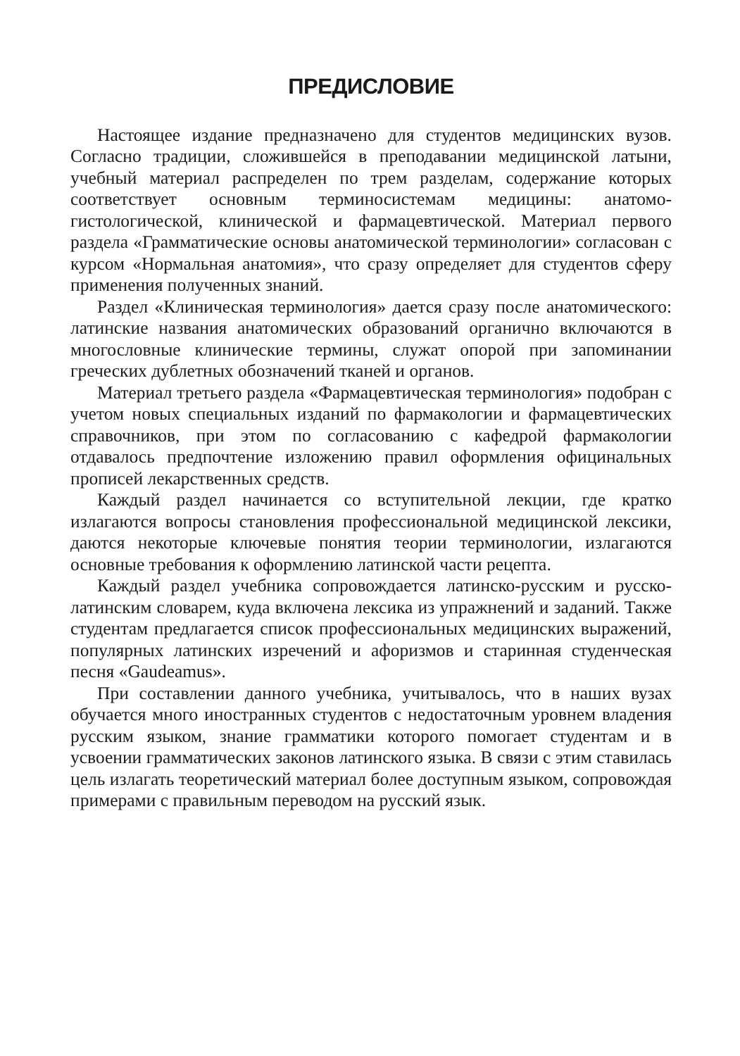ПРЕДИСЛОВИЕ
Настоящее издание предназначено для студентов медицинских вузов. Согласно традиции, сложившейся в преподавании медицинской латыни, учебный материал распределен по трем разделам, содержание которых соответствует основным терминосистемам медицины: анатомо-гистологической, клинической и фармацевтической. Материал первого раздела «Грамматические основы анатомической терминологии» согласован с курсом «Нормальная анатомия», что сразу определяет для студентов сферу применения полученных знаний.
Раздел «Клиническая терминология» дается сразу после анатомического: латинские названия анатомических образований органично включаются в многословные клинические термины, служат опорой при запоминании греческих дублетных обозначений тканей и органов.
Материал третьего раздела «Фармацевтическая терминология» подобран с учетом новых специальных изданий по фармакологии и фармацевтических справочников, при этом по согласованию с кафедрой фармакологии отдавалось предпочтение изложению правил оформления официнальных прописей лекарственных средств.
Каждый раздел начинается со вступительной лекции, где кратко излагаются вопросы становления профессиональной медицинской лексики, даются некоторые ключевые понятия теории терминологии, излагаются основные требования к оформлению латинской части рецепта.
Каждый раздел учебника сопровождается латинско-русским и русско-латинским словарем, куда включена лексика из упражнений и заданий. Также студентам предлагается список профессиональных медицинских выражений, популярных латинских изречений и афоризмов и старинная студенческая песня «Gaudeamus».
При составлении данного учебника, учитывалось, что в наших вузах обучается много иностранных студентов с недостаточным уровнем владения русским языком, знание грамматики которого помогает студентам и в усвоении грамматических законов латинского языка. В связи с этим ставилась цель излагать теоретический материал более доступным языком, сопровождая примерами с правильным переводом на русский язык.